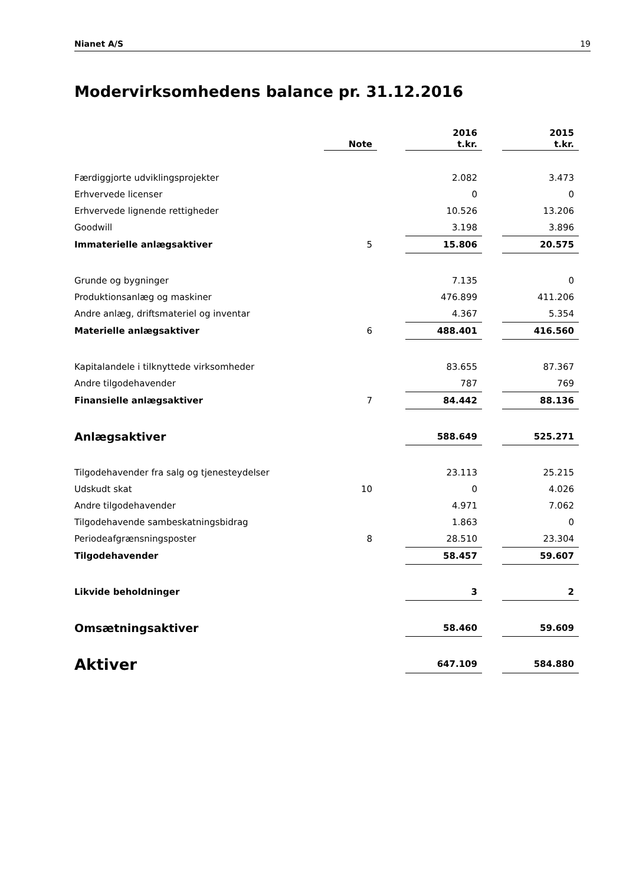Nianet A/S 19
Modervirksomhedens balance pr. 31.12.2016
| | Note | | 2016 t.kr. | | 2015 t.kr. |
| Færdiggjorte udviklingsprojekter | | | 2.082 | | 3.473 |
| Erhvervede licenser | | | 0 | | 0 |
| Erhvervede lignende rettigheder | | | 10.526 | | 13.206 |
| Goodwill | | | 3.198 | | 3.896 |
| Immaterielle anlægsaktiver | 5 | | 15.806 | | 20.575 |
| Grunde og bygninger | | | 7.135 | | 0 |
| Produktionsanlæg og maskiner | | | 476.899 | | 411.206 |
| Andre anlæg, driftsmateriel og inventar | | | 4.367 | | 5.354 |
| Materielle anlægsaktiver | 6 | | 488.401 | | 416.560 |
| Kapitalandele i tilknyttede virksomheder | | | 83.655 | | 87.367 |
| Andre tilgodehavender | | | 787 | | 769 |
| Finansielle anlægsaktiver | 7 | | 84.442 | | 88.136 |
| Anlægsaktiver | | | 588.649 | | 525.271 |
| Tilgodehavender fra salg og tjenesteydelser | | | 23.113 | | 25.215 |
| Udskudt skat | 10 | | 0 | | 4.026 |
| Andre tilgodehavender | | | 4.971 | | 7.062 |
| Tilgodehavende sambeskatningsbidrag | | | 1.863 | | 0 |
| Periodeafgrænsningsposter | 8 | | 28.510 | | 23.304 |
| Tilgodehavender | | | 58.457 | | 59.607 |
| Likvide beholdninger | | | 3 | | 2 |
| Omsætningsaktiver | | | 58.460 | | 59.609 |
| Aktiver | | | 647.109 | | 584.880 |